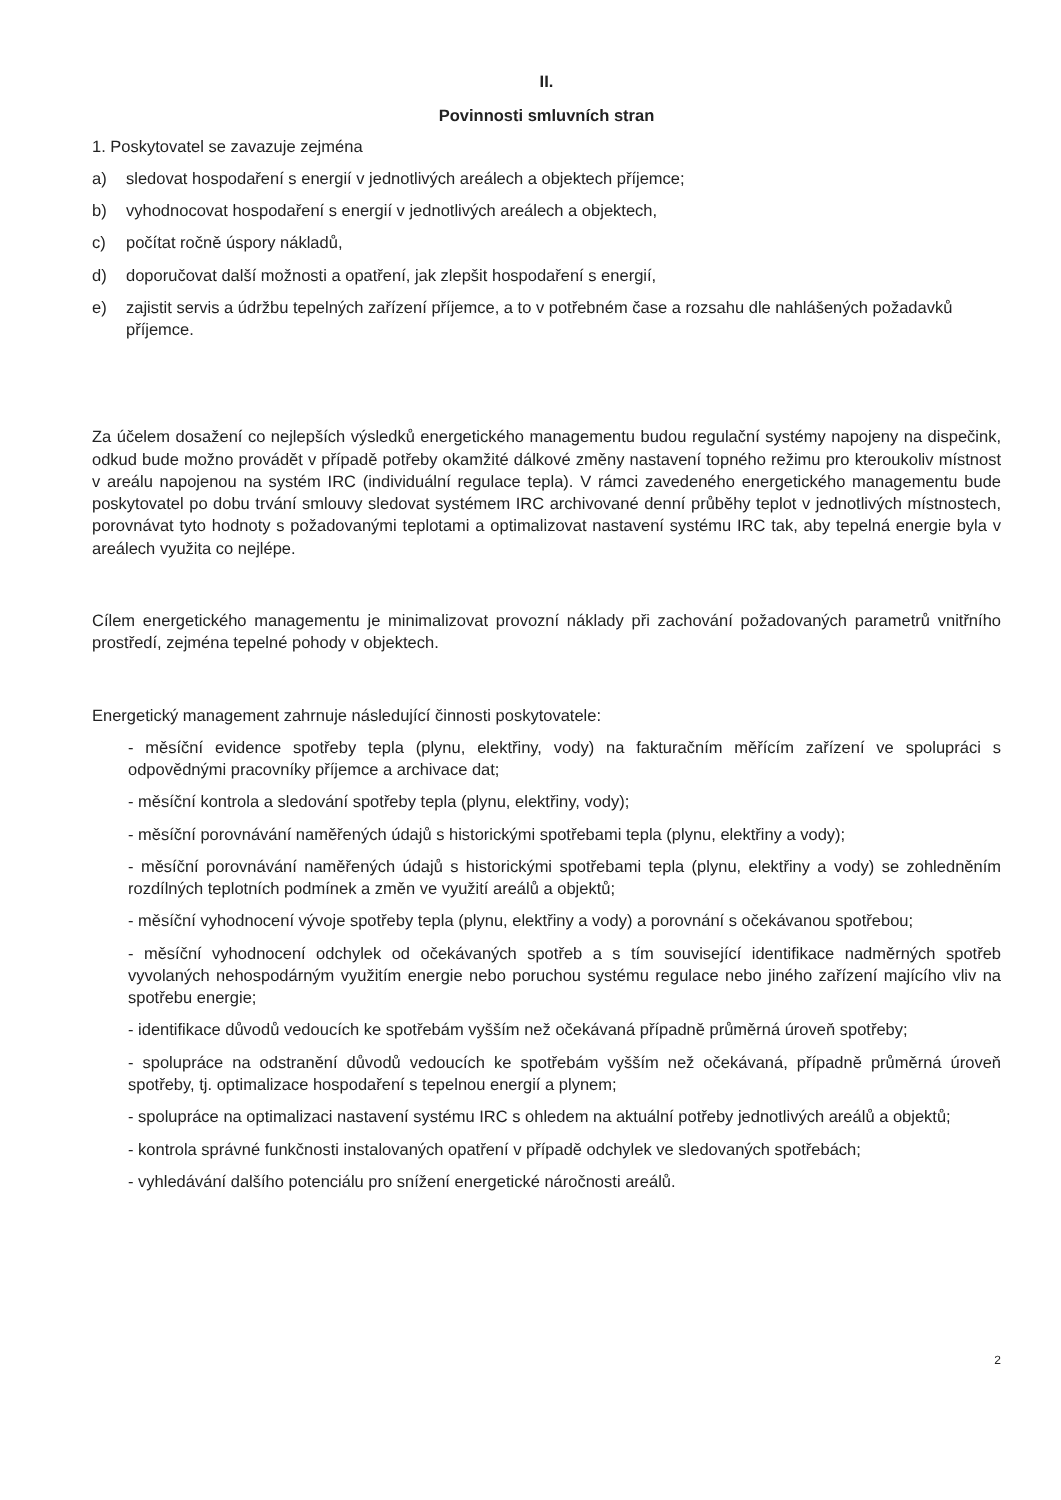II.
Povinnosti smluvních stran
1. Poskytovatel se zavazuje zejména
a) sledovat hospodaření s energií v jednotlivých areálech a objektech příjemce;
b) vyhodnocovat hospodaření s energií v jednotlivých areálech a objektech,
c) počítat ročně úspory nákladů,
d) doporučovat další možnosti a opatření, jak zlepšit hospodaření s energií,
e) zajistit servis a údržbu tepelných zařízení příjemce, a to v potřebném čase a rozsahu dle nahlášených požadavků příjemce.
Za účelem dosažení co nejlepších výsledků energetického managementu budou regulační systémy napojeny na dispečink, odkud bude možno provádět v případě potřeby okamžité dálkové změny nastavení topného režimu pro kteroukoliv místnost v areálu napojenou na systém IRC (individuální regulace tepla). V rámci zavedeného energetického managementu bude poskytovatel po dobu trvání smlouvy sledovat systémem IRC archivované denní průběhy teplot v jednotlivých místnostech, porovnávat tyto hodnoty s požadovanými teplotami a optimalizovat nastavení systému IRC tak, aby tepelná energie byla v areálech využita co nejlépe.
Cílem energetického managementu je minimalizovat provozní náklady při zachování požadovaných parametrů vnitřního prostředí, zejména tepelné pohody v objektech.
Energetický management zahrnuje následující činnosti poskytovatele:
- měsíční evidence spotřeby tepla (plynu, elektřiny, vody) na fakturačním měřícím zařízení ve spolupráci s odpovědnými pracovníky příjemce a archivace dat;
- měsíční kontrola a sledování spotřeby tepla (plynu, elektřiny, vody);
- měsíční porovnávání naměřených údajů s historickými spotřebami tepla (plynu, elektřiny a vody);
- měsíční porovnávání naměřených údajů s historickými spotřebami tepla (plynu, elektřiny a vody) se zohledněním rozdílných teplotních podmínek a změn ve využití areálů a objektů;
- měsíční vyhodnocení vývoje spotřeby tepla (plynu, elektřiny a vody) a porovnání s očekávanou spotřebou;
- měsíční vyhodnocení odchylek od očekávaných spotřeb a s tím související identifikace nadměrných spotřeb vyvolaných nehospodárným využitím energie nebo poruchou systému regulace nebo jiného zařízení majícího vliv na spotřebu energie;
- identifikace důvodů vedoucích ke spotřebám vyšším než očekávaná případně průměrná úroveň spotřeby;
- spolupráce na odstranění důvodů vedoucích ke spotřebám vyšším než očekávaná, případně průměrná úroveň spotřeby, tj. optimalizace hospodaření s tepelnou energií a plynem;
- spolupráce na optimalizaci nastavení systému IRC s ohledem na aktuální potřeby jednotlivých areálů a objektů;
- kontrola správné funkčnosti instalovaných opatření v případě odchylek ve sledovaných spotřebách;
- vyhledávání dalšího potenciálu pro snížení energetické náročnosti areálů.
2